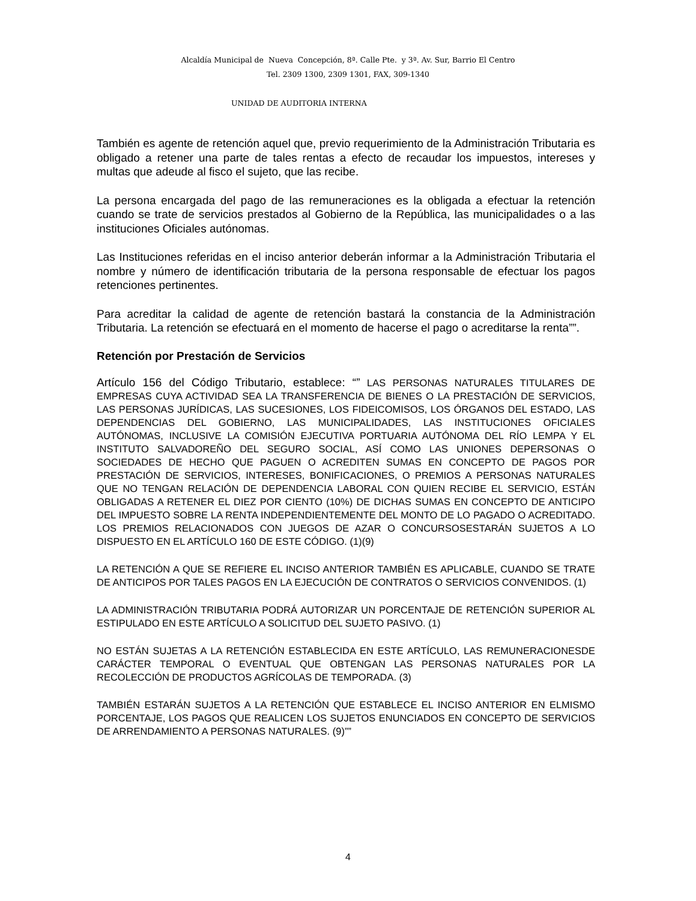Alcaldía Municipal de Nueva Concepción, 8ª. Calle Pte. y 3ª. Av. Sur, Barrio El Centro
Tel. 2309 1300, 2309 1301, FAX, 309-1340
UNIDAD DE AUDITORIA INTERNA
También es agente de retención aquel que, previo requerimiento de la Administración Tributaria es obligado a retener una parte de tales rentas a efecto de recaudar los impuestos, intereses y multas que adeude al fisco el sujeto, que las recibe.
La persona encargada del pago de las remuneraciones es la obligada a efectuar la retención cuando se trate de servicios prestados al Gobierno de la República, las municipalidades o a las instituciones Oficiales autónomas.
Las Instituciones referidas en el inciso anterior deberán informar a la Administración Tributaria el nombre y número de identificación tributaria de la persona responsable de efectuar los pagos retenciones pertinentes.
Para acreditar la calidad de agente de retención bastará la constancia de la Administración Tributaria. La retención se efectuará en el momento de hacerse el pago o acreditarse la renta””.
Retención por Prestación de Servicios
Artículo 156 del Código Tributario, establece: “” LAS PERSONAS NATURALES TITULARES DE EMPRESAS CUYA ACTIVIDAD SEA LA TRANSFERENCIA DE BIENES O LA PRESTACIÓN DE SERVICIOS, LAS PERSONAS JURÍDICAS, LAS SUCESIONES, LOS FIDEICOMISOS, LOS ÓRGANOS DEL ESTADO, LAS DEPENDENCIAS DEL GOBIERNO, LAS MUNICIPALIDADES, LAS INSTITUCIONES OFICIALES AUTÓNOMAS, INCLUSIVE LA COMISIÓN EJECUTIVA PORTUARIA AUTÓNOMA DEL RÍO LEMPA Y EL INSTITUTO SALVADOREÑO DEL SEGURO SOCIAL, ASÍ COMO LAS UNIONES DEPERSONAS O SOCIEDADES DE HECHO QUE PAGUEN O ACREDITEN SUMAS EN CONCEPTO DE PAGOS POR PRESTACIÓN DE SERVICIOS, INTERESES, BONIFICACIONES, O PREMIOS A PERSONAS NATURALES QUE NO TENGAN RELACIÓN DE DEPENDENCIA LABORAL CON QUIEN RECIBE EL SERVICIO, ESTÁN OBLIGADAS A RETENER EL DIEZ POR CIENTO (10%) DE DICHAS SUMAS EN CONCEPTO DE ANTICIPO DEL IMPUESTO SOBRE LA RENTA INDEPENDIENTEMENTE DEL MONTO DE LO PAGADO O ACREDITADO. LOS PREMIOS RELACIONADOS CON JUEGOS DE AZAR O CONCURSOSESTARÁN SUJETOS A LO DISPUESTO EN EL ARTÍCULO 160 DE ESTE CÓDIGO. (1)(9)
LA RETENCIÓN A QUE SE REFIERE EL INCISO ANTERIOR TAMBIÉN ES APLICABLE, CUANDO SE TRATE DE ANTICIPOS POR TALES PAGOS EN LA EJECUCIÓN DE CONTRATOS O SERVICIOS CONVENIDOS. (1)
LA ADMINISTRACIÓN TRIBUTARIA PODRÁ AUTORIZAR UN PORCENTAJE DE RETENCIÓN SUPERIOR AL ESTIPULADO EN ESTE ARTÍCULO A SOLICITUD DEL SUJETO PASIVO. (1)
NO ESTÁN SUJETAS A LA RETENCIÓN ESTABLECIDA EN ESTE ARTÍCULO, LAS REMUNERACIONESDE CARÁCTER TEMPORAL O EVENTUAL QUE OBTENGAN LAS PERSONAS NATURALES POR LA RECOLECCIÓN DE PRODUCTOS AGRÍCOLAS DE TEMPORADA. (3)
TAMBIÉN ESTARÁN SUJETOS A LA RETENCIÓN QUE ESTABLECE EL INCISO ANTERIOR EN ELMISMO PORCENTAJE, LOS PAGOS QUE REALICEN LOS SUJETOS ENUNCIADOS EN CONCEPTO DE SERVICIOS DE ARRENDAMIENTO A PERSONAS NATURALES. (9)””
4